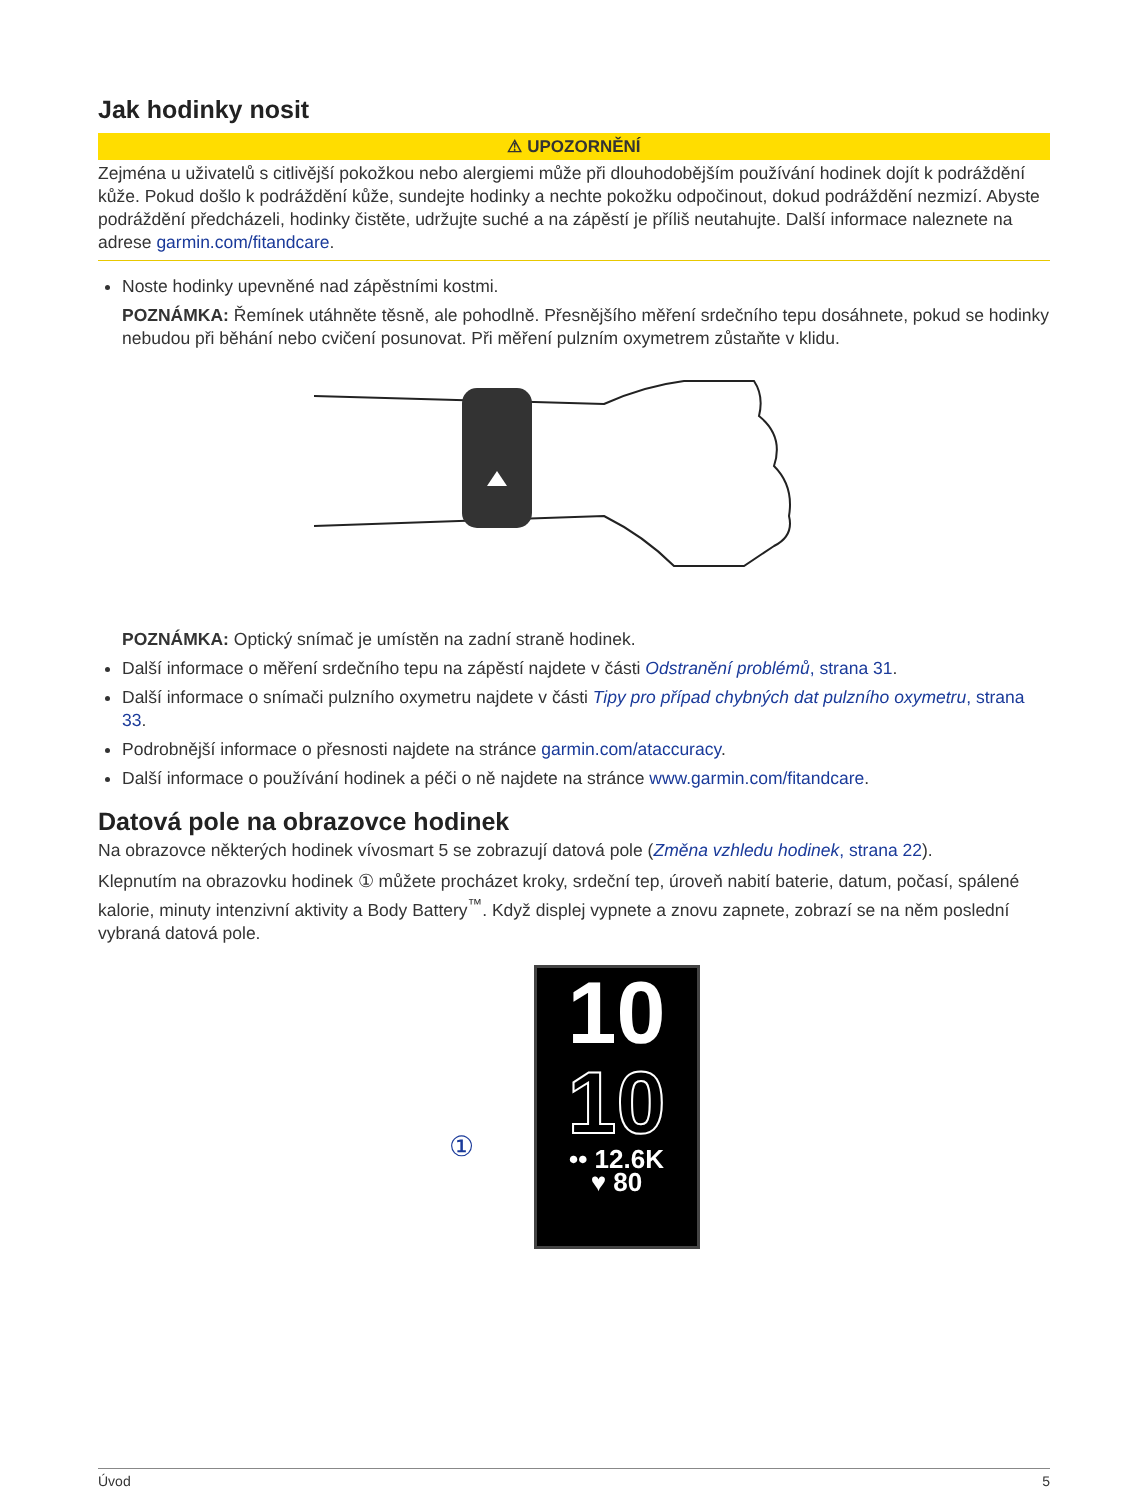Jak hodinky nosit
⚠ UPOZORNĚNÍ
Zejména u uživatelů s citlivější pokožkou nebo alergiemi může při dlouhodobějším používání hodinek dojít k podráždění kůže. Pokud došlo k podráždění kůže, sundejte hodinky a nechte pokožku odpočinout, dokud podráždění nezmizí. Abyste podráždění předcházeli, hodinky čistěte, udržujte suché a na zápěstí je příliš neutahujte. Další informace naleznete na adrese garmin.com/fitandcare.
Noste hodinky upevněné nad zápěstními kostmi.
POZNÁMKA: Řemínek utáhněte těsně, ale pohodlně. Přesnějšího měření srdečního tepu dosáhnete, pokud se hodinky nebudou při běhání nebo cvičení posunovat. Při měření pulzním oxymetrem zůstaňte v klidu.
POZNÁMKA: Optický snímač je umístěn na zadní straně hodinek.
Další informace o měření srdečního tepu na zápěstí najdete v části Odstranění problémů, strana 31.
Další informace o snímači pulzního oxymetru najdete v části Tipy pro případ chybných dat pulzního oxymetru, strana 33.
Podrobnější informace o přesnosti najdete na stránce garmin.com/ataccuracy.
Další informace o používání hodinek a péči o ně najdete na stránce www.garmin.com/fitandcare.
Datová pole na obrazovce hodinek
Na obrazovce některých hodinek vívosmart 5 se zobrazují datová pole (Změna vzhledu hodinek, strana 22).
Klepnutím na obrazovku hodinek ① můžete procházet kroky, srdeční tep, úroveň nabití baterie, datum, počasí, spálené kalorie, minuty intenzivní aktivity a Body Battery<sup>™</sup>. Když displej vypnete a znovu zapnete, zobrazí se na něm poslední vybraná datová pole.
①
10
10
•• 12.6K
♥ 80
Úvod 5